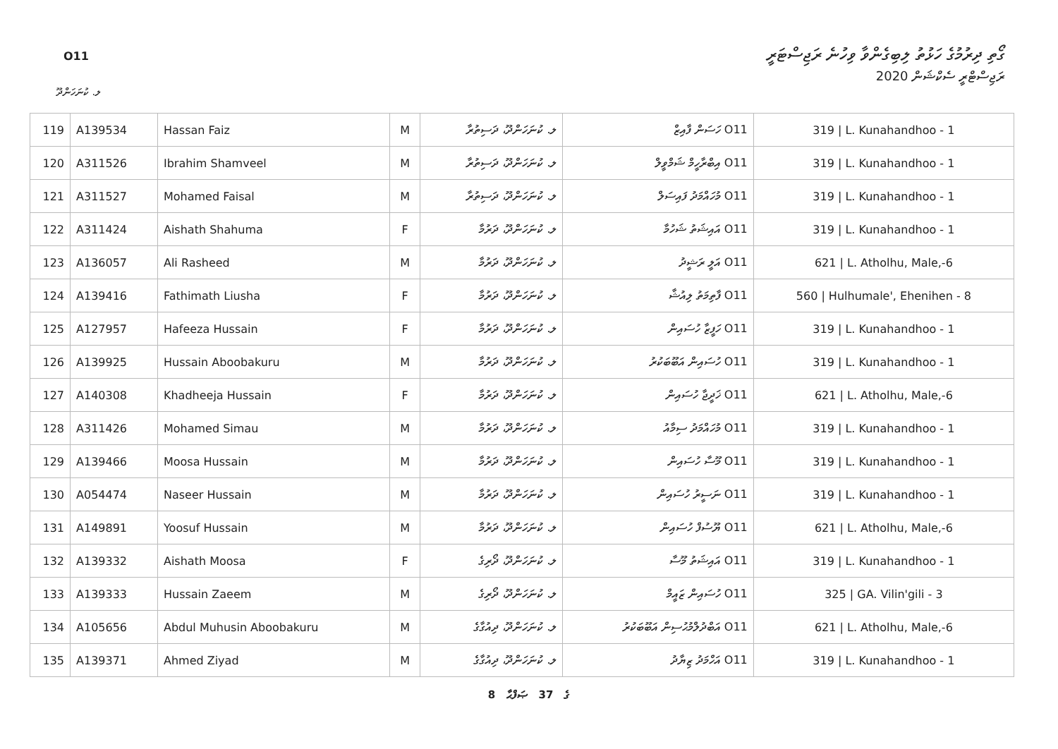O11
ގޯތި ދިރުމުގެ ހަޅުތު ލިބިގެންވާ ވިހުނެ ރަޖިސްޓަރީ
ރަޖިސްޓްރީ ސެކްޝަން 2020
ލ. ކުނަހަންދޫ
| 119 | A139534 | Hassan Faiz | M | ލ. ކުނަހަންދޫ، ދަސިތުރާ | O11 ހަސަން ފާއިޒް | 319 / L. Kunahandhoo - 1 |
| 120 | A311526 | Ibrahim Shamveel | M | ލ. ކުނަހަންދޫ، ދަސިތުރާ | O11 އިބްރާހީމް ޝަމްވީލް | 319 / L. Kunahandhoo - 1 |
| 121 | A311527 | Mohamed Faisal | M | ލ. ކުނަހަންދޫ، ދަސިތުރާ | O11 މުހައްމަދު ފައިސަލް | 319 / L. Kunahandhoo - 1 |
| 122 | A311424 | Aishath Shahuma | F | ލ. ކުނަހަންދޫ، ދަރުމާ | O11 އައިޝަތު ޝަހުމާ | 319 / L. Kunahandhoo - 1 |
| 123 | A136057 | Ali Rasheed | M | ލ. ކުނަހަންދޫ، ދަރުމާ | O11 އަލީ ރަޝީދު | 621 / L. Atholhu, Male,-6 |
| 124 | A139416 | Fathimath Liusha | F | ލ. ކުނަހަންދޫ، ދަރުމާ | O11 ފާތިމަތު ލިއުޝާ | 560 / Hulhumale', Ehenihen - 8 |
| 125 | A127957 | Hafeeza Hussain | F | ލ. ކުނަހަންދޫ، ދަރުމާ | O11 ހަފީޒާ ހުސައިން | 319 / L. Kunahandhoo - 1 |
| 126 | A139925 | Hussain Aboobakuru | M | ލ. ކުނަހަންދޫ، ދަރުމާ | O11 ހުސައިން އަބޫބަކުރު | 319 / L. Kunahandhoo - 1 |
| 127 | A140308 | Khadheeja Hussain | F | ލ. ކުނަހަންދޫ، ދަރުމާ | O11 ޚަދީޖާ ހުސައިން | 621 / L. Atholhu, Male,-6 |
| 128 | A311426 | Mohamed Simau | M | ލ. ކުނަހަންދޫ، ދަރުމާ | O11 މުހައްމަދު ސިމާއު | 319 / L. Kunahandhoo - 1 |
| 129 | A139466 | Moosa Hussain | M | ލ. ކުނަހަންދޫ، ދަރުމާ | O11 މޫސާ ހުސައިން | 319 / L. Kunahandhoo - 1 |
| 130 | A054474 | Naseer Hussain | M | ލ. ކުނަހަންދޫ، ދަރުމާ | O11 ނަސީރު ހުސައިން | 319 / L. Kunahandhoo - 1 |
| 131 | A149891 | Yoosuf Hussain | M | ލ. ކުނަހަންދޫ، ދަރުމާ | O11 ޔޫސުފް ހުސައިން | 621 / L. Atholhu, Male,-6 |
| 132 | A139332 | Aishath Moosa | F | ލ. ކުނަހަންދޫ، ދޯރިގެ | O11 އައިޝަތު މޫސާ | 319 / L. Kunahandhoo - 1 |
| 133 | A139333 | Hussain Zaeem | M | ލ. ކުނަހަންދޫ، ދޯރިގެ | O11 ހުސައިން ޒައީމް | 325 / GA. Vilin'gili - 3 |
| 134 | A105656 | Abdul Muhusin Aboobakuru | M | ލ. ކުނަހަންދޫ، ދިއުގާގެ | O11 އަބްދުލްމުޙުސިން އަބޫބަކުރު | 621 / L. Atholhu, Male,-6 |
| 135 | A139371 | Ahmed Ziyad | M | ލ. ކުނަހަންދޫ، ދިއުގާގެ | O11 އަހްމަދު ޒިޔާދު | 319 / L. Kunahandhoo - 1 |
8 ގެ 37 ޞަފްޙާ